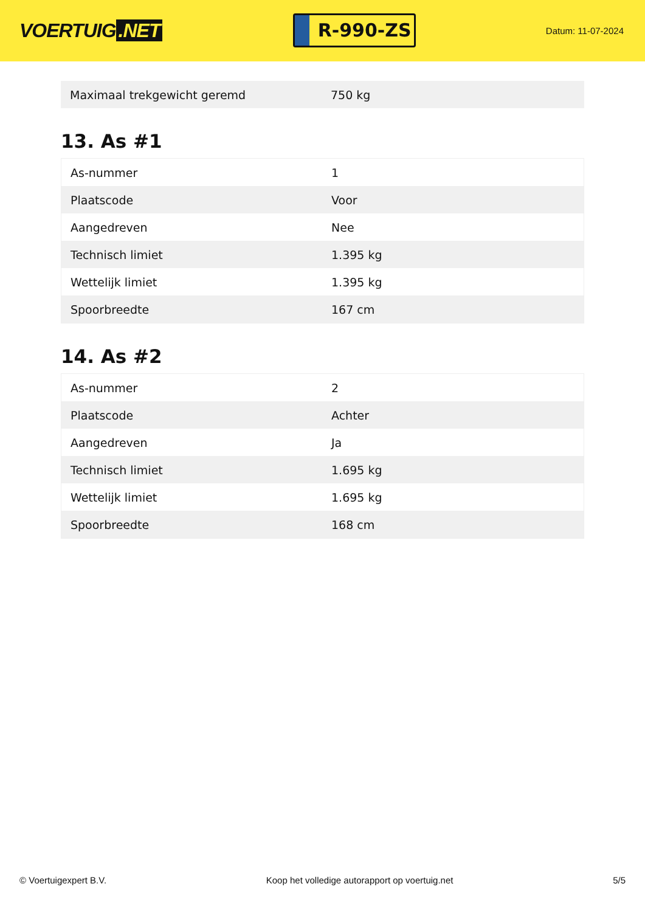VOERTUIG.NET
R-990-ZS
Datum: 11-07-2024
| Maximaal trekgewicht geremd | 750 kg |
13. As #1
| As-nummer | 1 |
| Plaatscode | Voor |
| Aangedreven | Nee |
| Technisch limiet | 1.395 kg |
| Wettelijk limiet | 1.395 kg |
| Spoorbreedte | 167 cm |
14. As #2
| As-nummer | 2 |
| Plaatscode | Achter |
| Aangedreven | Ja |
| Technisch limiet | 1.695 kg |
| Wettelijk limiet | 1.695 kg |
| Spoorbreedte | 168 cm |
© Voertuigexpert B.V. Koop het volledige autorapport op voertuig.net 5/5